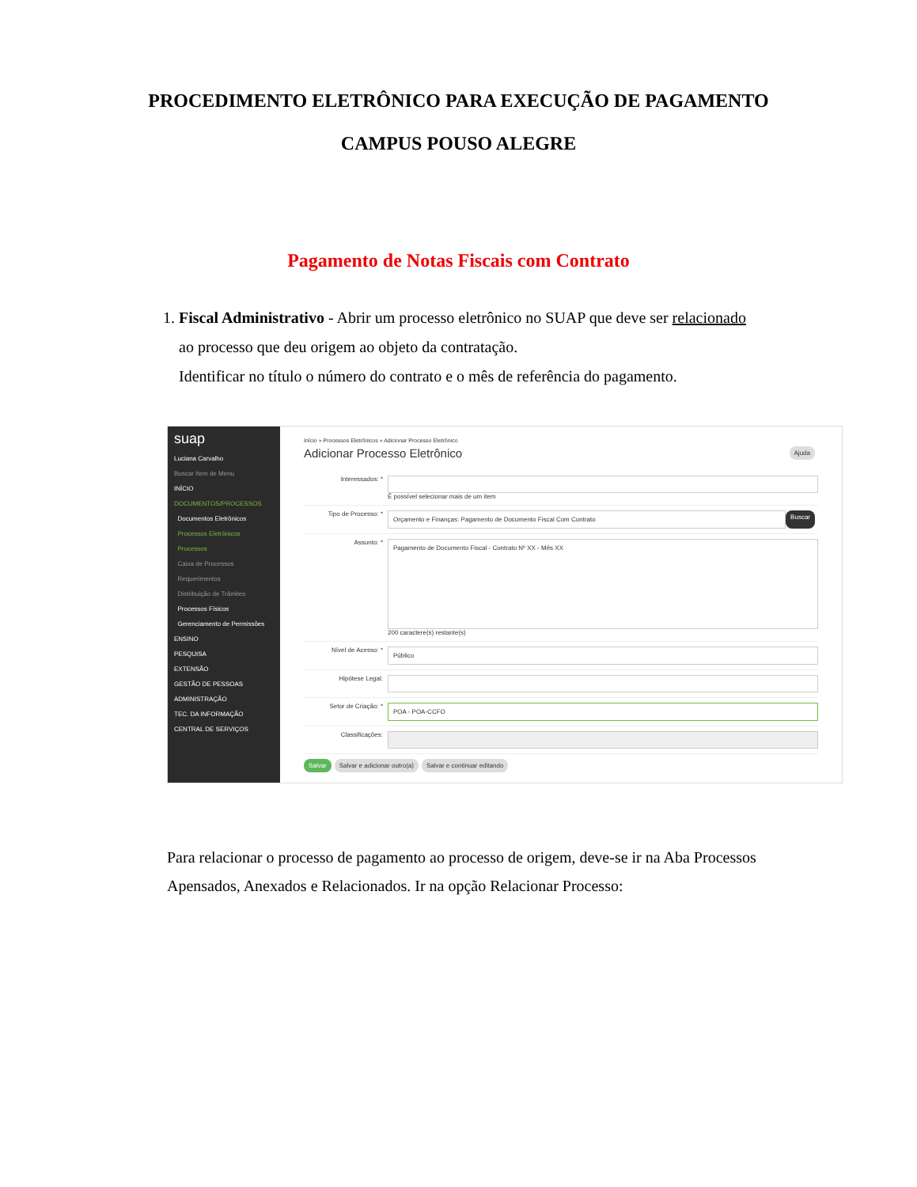PROCEDIMENTO ELETRÔNICO PARA EXECUÇÃO DE PAGAMENTO
CAMPUS POUSO ALEGRE
Pagamento de Notas Fiscais com Contrato
1. Fiscal Administrativo - Abrir um processo eletrônico no SUAP que deve ser relacionado
ao processo que deu origem ao objeto da contratação.
Identificar no título o número do contrato e o mês de referência do pagamento.
suap
Luciana Carvalho
Buscar Item de Menu
INÍCIO
DOCUMENTOS/PROCESSOS
Documentos Eletrônicos
Processos Eletrônicos
Processos
Caixa de Processos
Requerimentos
Distribuição de Trâmites
Processos Físicos
Gerenciamento de Permissões
ENSINO
PESQUISA
EXTENSÃO
GESTÃO DE PESSOAS
ADMINISTRAÇÃO
TEC. DA INFORMAÇÃO
CENTRAL DE SERVIÇOS
Início » Processos Eletrônicos » Adicionar Processo Eletrônico
Adicionar Processo Eletrônico Ajuda
Interessados: * É possível selecionar mais de um item
Tipo de Processo: *
Orçamento e Finanças: Pagamento de Documento Fiscal Com Contrato
Buscar
Assunto: *
Pagamento de Documento Fiscal - Contrato Nº XX - Mês XX
200 caractere(s) restante(s)
Nível de Acesso: *
Público
Hipótese Legal:
Setor de Criação: *
POA - POA-CCFO
Classificações:
Salvar Salvar e adicionar outro(a) Salvar e continuar editando
Para relacionar o processo de pagamento ao processo de origem, deve-se ir na Aba Processos Apensados, Anexados e Relacionados. Ir na opção Relacionar Processo: